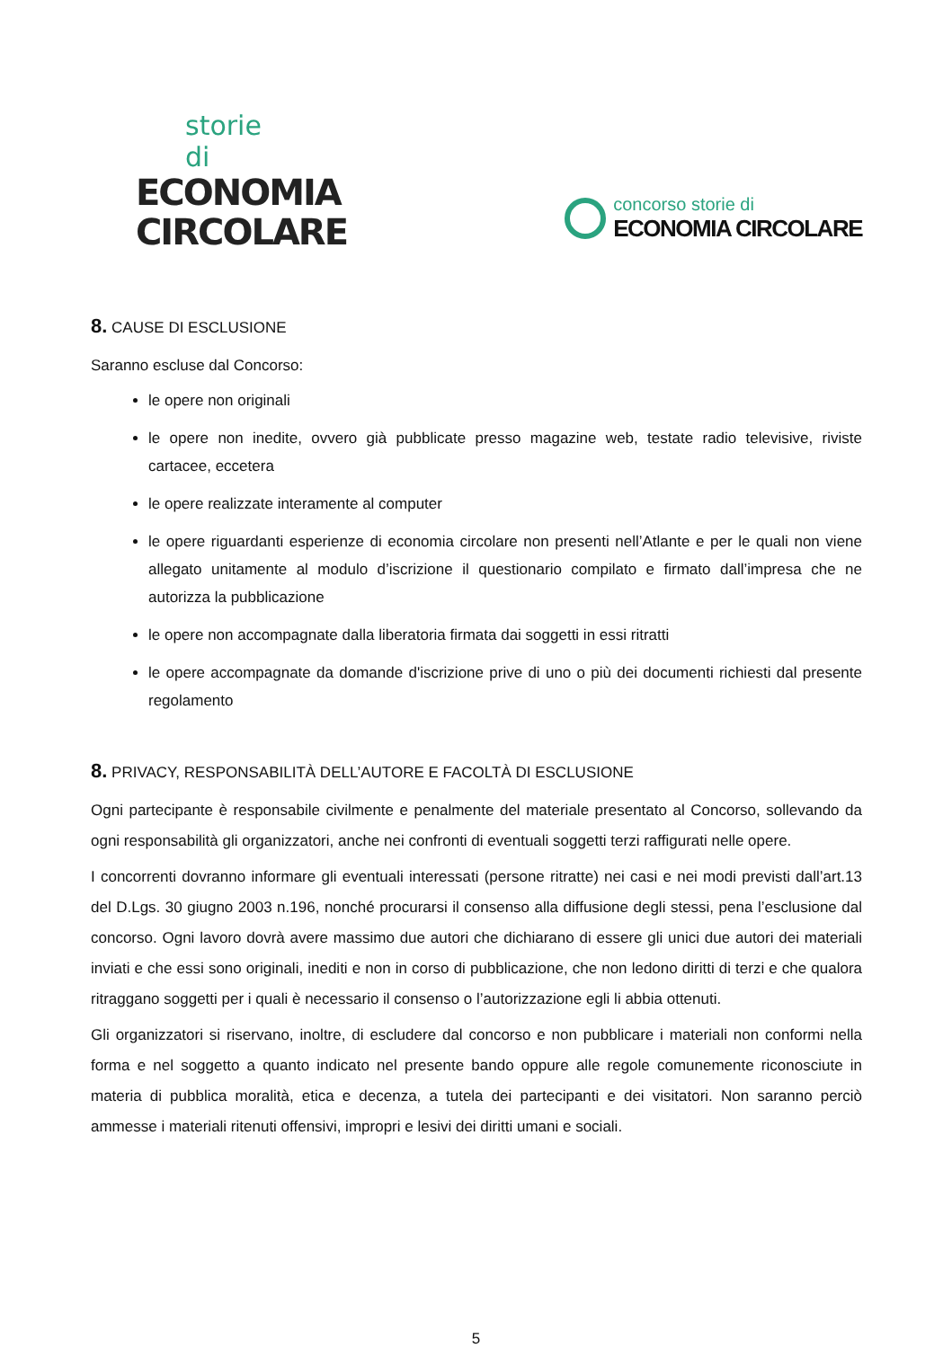storie di
ECONOMIA
CIRCOLARE
concorso storie di
ECONOMIA CIRCOLARE
8. CAUSE DI ESCLUSIONE
Saranno escluse dal Concorso:
le opere non originali
le opere non inedite, ovvero già pubblicate presso magazine web, testate radio televisive, riviste cartacee, eccetera
le opere realizzate interamente al computer
le opere riguardanti esperienze di economia circolare non presenti nell’Atlante e per le quali non viene allegato unitamente al modulo d’iscrizione il questionario compilato e firmato dall’impresa che ne autorizza la pubblicazione
le opere non accompagnate dalla liberatoria firmata dai soggetti in essi ritratti
le opere accompagnate da domande d'iscrizione prive di uno o più dei documenti richiesti dal presente regolamento
8. PRIVACY, RESPONSABILITÀ DELL’AUTORE E FACOLTÀ DI ESCLUSIONE
Ogni partecipante è responsabile civilmente e penalmente del materiale presentato al Concorso, sollevando da ogni responsabilità gli organizzatori, anche nei confronti di eventuali soggetti terzi raffigurati nelle opere.
I concorrenti dovranno informare gli eventuali interessati (persone ritratte) nei casi e nei modi previsti dall’art.13 del D.Lgs. 30 giugno 2003 n.196, nonché procurarsi il consenso alla diffusione degli stessi, pena l’esclusione dal concorso. Ogni lavoro dovrà avere massimo due autori che dichiarano di essere gli unici due autori dei materiali inviati e che essi sono originali, inediti e non in corso di pubblicazione, che non ledono diritti di terzi e che qualora ritraggano soggetti per i quali è necessario il consenso o l’autorizzazione egli li abbia ottenuti.
Gli organizzatori si riservano, inoltre, di escludere dal concorso e non pubblicare i materiali non conformi nella forma e nel soggetto a quanto indicato nel presente bando oppure alle regole comunemente riconosciute in materia di pubblica moralità, etica e decenza, a tutela dei partecipanti e dei visitatori. Non saranno perciò ammesse i materiali ritenuti offensivi, impropri e lesivi dei diritti umani e sociali.
5